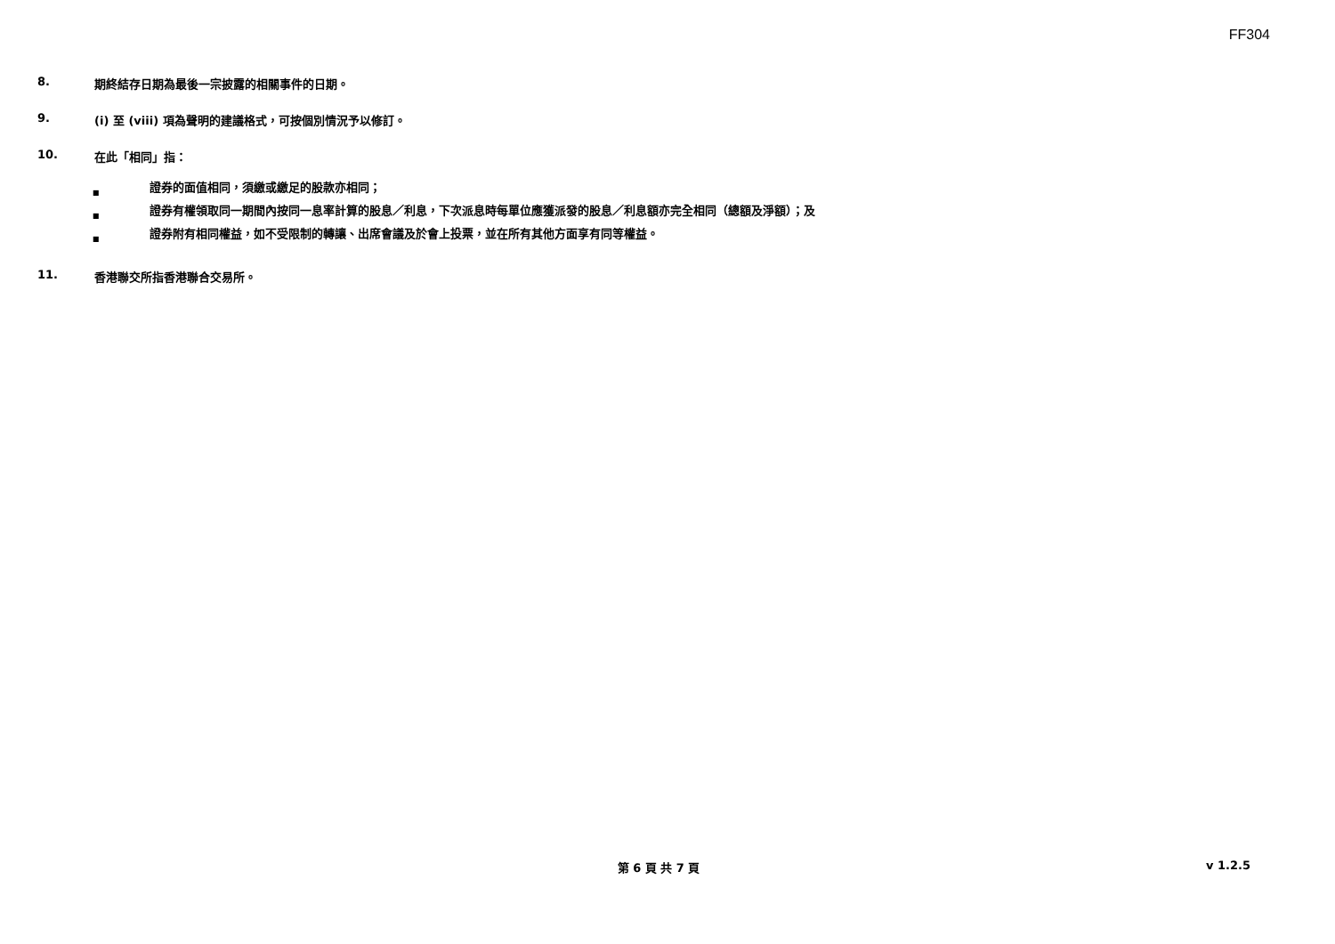FF304
8. 期終結存日期為最後一宗披露的相關事件的日期。
9. (i) 至 (viii) 項為聲明的建議格式，可按個別情況予以修訂。
10. 在此「相同」指：
■ 證券的面值相同，須繳或繳足的股款亦相同；
■ 證券有權領取同一期間內按同一息率計算的股息／利息，下次派息時每單位應獲派發的股息／利息額亦完全相同（總額及淨額）；及
■ 證券附有相同權益，如不受限制的轉讓、出席會議及於會上投票，並在所有其他方面享有同等權益。
11. 香港聯交所指香港聯合交易所。
第 6 頁 共 7 頁
v 1.2.5